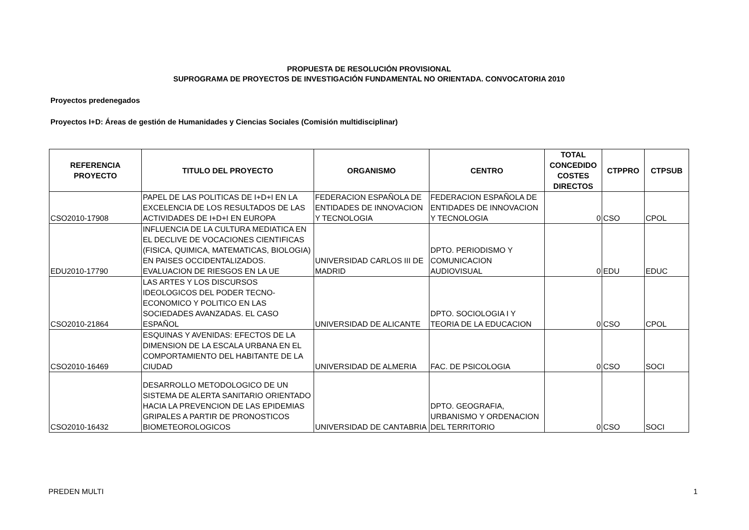PROPUESTA DE RESOLUCIÓN PROVISIONAL
SUPROGRAMA DE PROYECTOS DE INVESTIGACIÓN FUNDAMENTAL NO ORIENTADA. CONVOCATORIA 2010
Proyectos predenegados
Proyectos I+D: Áreas de gestión de Humanidades y Ciencias Sociales (Comisión multidisciplinar)
| REFERENCIA PROYECTO | TITULO DEL PROYECTO | ORGANISMO | CENTRO | TOTAL CONCEDIDO COSTES DIRECTOS | CTPPRO | CTPSUB |
| --- | --- | --- | --- | --- | --- | --- |
| CSO2010-17908 | PAPEL DE LAS POLITICAS DE I+D+I EN LA EXCELENCIA DE LOS RESULTADOS DE LAS ACTIVIDADES DE I+D+I EN EUROPA | FEDERACION ESPAÑOLA DE ENTIDADES DE INNOVACION Y TECNOLOGIA | FEDERACION ESPAÑOLA DE ENTIDADES DE INNOVACION Y TECNOLOGIA | 0 | CSO | CPOL |
| EDU2010-17790 | INFLUENCIA DE LA CULTURA MEDIATICA EN EL DECLIVE DE VOCACIONES CIENTIFICAS (FISICA, QUIMICA, MATEMATICAS, BIOLOGIA) EN PAISES OCCIDENTALIZADOS. EVALUACION DE RIESGOS EN LA UE | UNIVERSIDAD CARLOS III DE MADRID | DPTO. PERIODISMO Y COMUNICACION AUDIOVISUAL | 0 | EDU | EDUC |
| CSO2010-21864 | LAS ARTES Y LOS DISCURSOS IDEOLOGICOS DEL PODER TECNO-ECONOMICO Y POLITICO EN LAS SOCIEDADES AVANZADAS. EL CASO ESPAÑOL | UNIVERSIDAD DE ALICANTE | DPTO. SOCIOLOGIA I Y TEORIA DE LA EDUCACION | 0 | CSO | CPOL |
| CSO2010-16469 | ESQUINAS Y AVENIDAS: EFECTOS DE LA DIMENSION DE LA ESCALA URBANA EN EL COMPORTAMIENTO DEL HABITANTE DE LA CIUDAD | UNIVERSIDAD DE ALMERIA | FAC. DE PSICOLOGIA | 0 | CSO | SOCI |
| CSO2010-16432 | DESARROLLO METODOLOGICO DE UN SISTEMA DE ALERTA SANITARIO ORIENTADO HACIA LA PREVENCION DE LAS EPIDEMIAS GRIPALES A PARTIR DE PRONOSTICOS BIOMETEOROLOGICOS | UNIVERSIDAD DE CANTABRIA | DPTO. GEOGRAFIA, URBANISMO Y ORDENACION DEL TERRITORIO | 0 | CSO | SOCI |
PREDEN MULTI 1